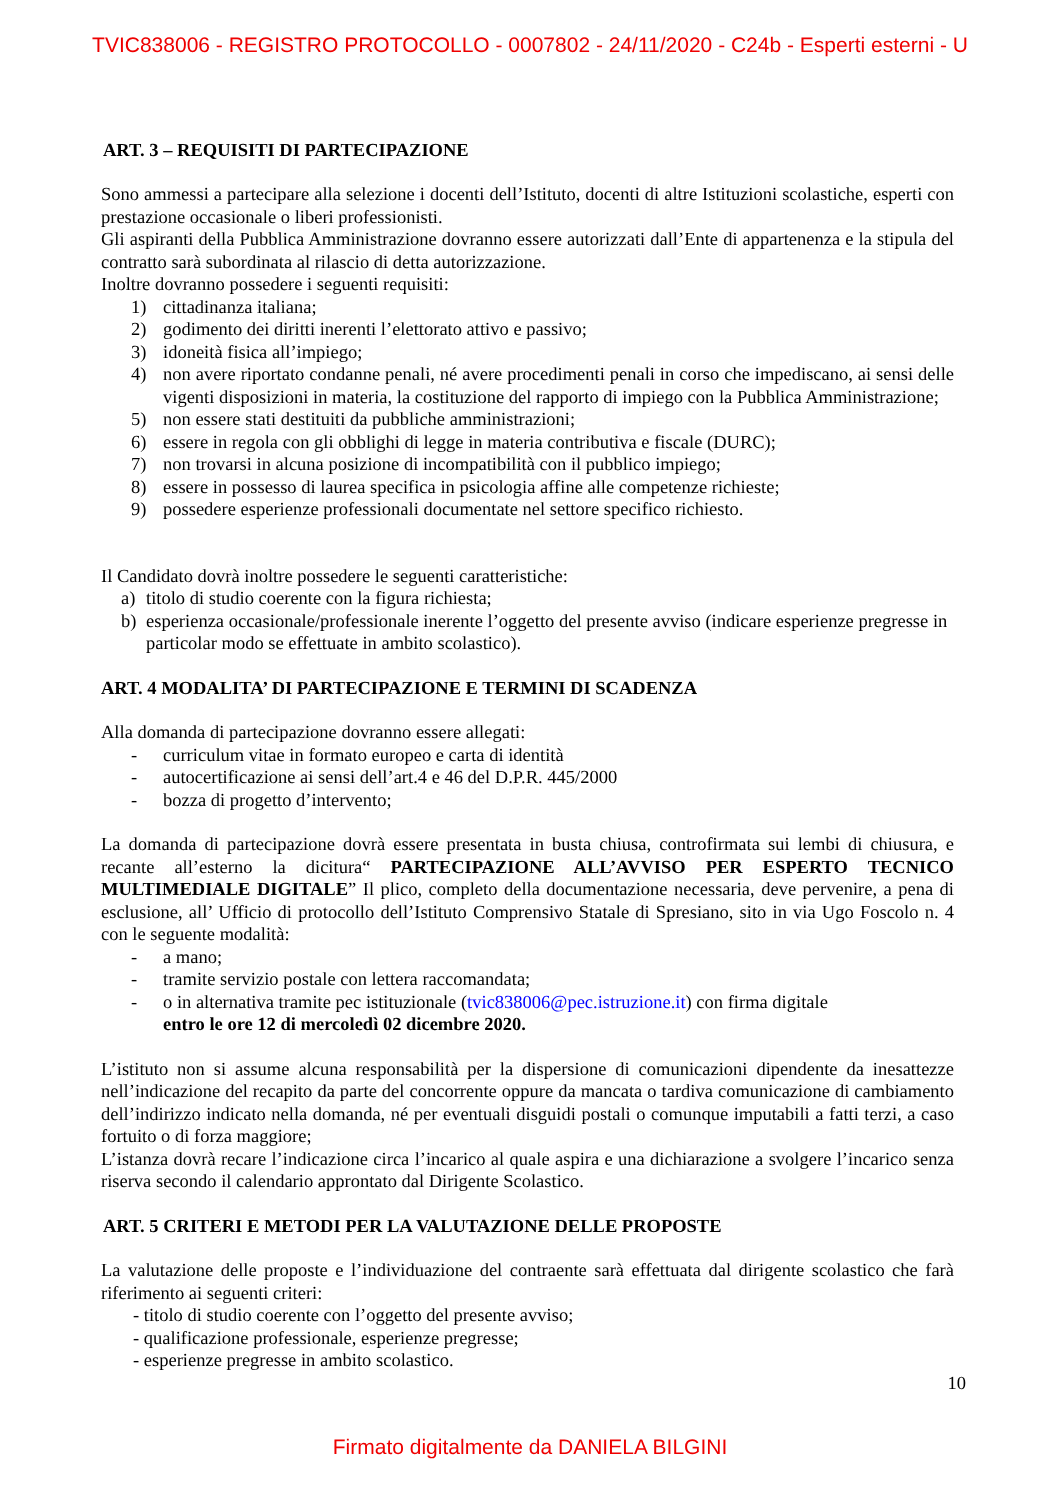TVIC838006 - REGISTRO PROTOCOLLO - 0007802 - 24/11/2020 - C24b - Esperti esterni - U
ART. 3 – REQUISITI DI PARTECIPAZIONE
Sono ammessi a partecipare alla selezione i docenti dell’Istituto, docenti di altre Istituzioni scolastiche, esperti con prestazione occasionale o liberi professionisti.
Gli aspiranti della Pubblica Amministrazione dovranno essere autorizzati dall’Ente di appartenenza e la stipula del contratto sarà subordinata al rilascio di detta autorizzazione.
Inoltre dovranno possedere i seguenti requisiti:
1) cittadinanza italiana;
2) godimento dei diritti inerenti l’elettorato attivo e passivo;
3) idoneità fisica all’impiego;
4) non avere riportato condanne penali, né avere procedimenti penali in corso che impediscano, ai sensi delle vigenti disposizioni in materia, la costituzione del rapporto di impiego con la Pubblica Amministrazione;
5) non essere stati destituiti da pubbliche amministrazioni;
6) essere in regola con gli obblighi di legge in materia contributiva e fiscale (DURC);
7) non trovarsi in alcuna posizione di incompatibilità con il pubblico impiego;
8) essere in possesso di laurea specifica in psicologia affine alle competenze richieste;
9) possedere esperienze professionali documentate nel settore specifico richiesto.
Il Candidato dovrà inoltre possedere le seguenti caratteristiche:
a) titolo di studio coerente con la figura richiesta;
b) esperienza occasionale/professionale inerente l’oggetto del presente avviso (indicare esperienze pregresse in particolar modo se effettuate in ambito scolastico).
ART. 4 MODALITA’ DI PARTECIPAZIONE E TERMINI DI SCADENZA
Alla domanda di partecipazione dovranno essere allegati:
- curriculum vitae in formato europeo e carta di identità
- autocertificazione ai sensi dell’art.4 e 46 del D.P.R. 445/2000
- bozza di progetto d’intervento;
La domanda di partecipazione dovrà essere presentata in busta chiusa, controfirmata sui lembi di chiusura, e recante all’esterno la dicitura“ PARTECIPAZIONE ALL’AVVISO PER ESPERTO TECNICO MULTIMEDIALE DIGITALE” Il plico, completo della documentazione necessaria, deve pervenire, a pena di esclusione, all’ Ufficio di protocollo dell’Istituto Comprensivo Statale di Spresiano, sito in via Ugo Foscolo n. 4 con le seguente modalità:
- a mano;
- tramite servizio postale con lettera raccomandata;
- o in alternativa tramite pec istituzionale (tvic838006@pec.istruzione.it) con firma digitale
entro le ore 12 di mercoledì 02 dicembre 2020.
L’istituto non si assume alcuna responsabilità per la dispersione di comunicazioni dipendente da inesattezze nell’indicazione del recapito da parte del concorrente oppure da mancata o tardiva comunicazione di cambiamento dell’indirizzo indicato nella domanda, né per eventuali disguidi postali o comunque imputabili a fatti terzi, a caso fortuito o di forza maggiore;
L’istanza dovrà recare l’indicazione circa l’incarico al quale aspira e una dichiarazione a svolgere l’incarico senza riserva secondo il calendario approntato dal Dirigente Scolastico.
ART. 5 CRITERI E METODI PER LA VALUTAZIONE DELLE PROPOSTE
La valutazione delle proposte e l’individuazione del contraente sarà effettuata dal dirigente scolastico che farà riferimento ai seguenti criteri:
- titolo di studio coerente con l’oggetto del presente avviso;
- qualificazione professionale, esperienze pregresse;
- esperienze pregresse in ambito scolastico.
10
Firmato digitalmente da DANIELA BILGINI